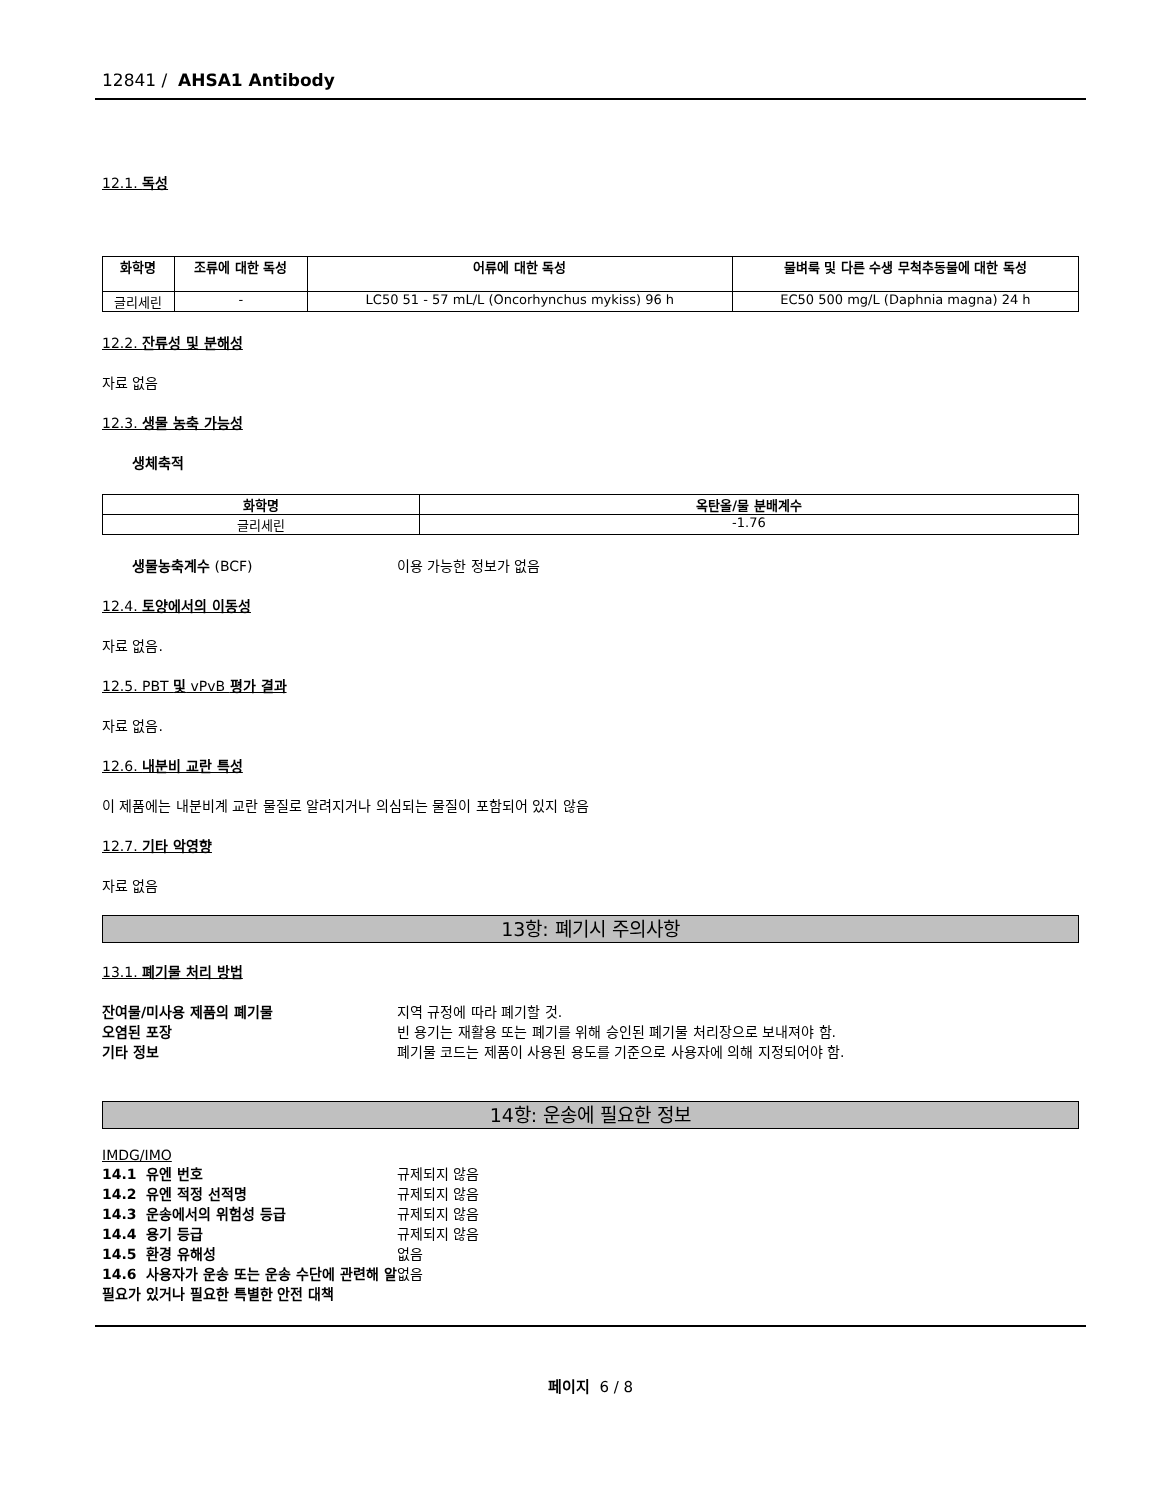12841 / AHSA1 Antibody
12.1. 독성
| 화학명 | 조류에 대한 독성 | 어류에 대한 독성 | 물벼룩 및 다른 수생 무척추동물에 대한 독성 |
| --- | --- | --- | --- |
| 글리세린 | - | LC50 51 - 57 mL/L (Oncorhynchus mykiss) 96 h | EC50 500 mg/L (Daphnia magna) 24 h |
12.2. 잔류성 및 분해성
자료 없음
12.3. 생물 농축 가능성
생체축적
| 화학명 | 옥탄올/물 분배계수 |
| --- | --- |
| 글리세린 | -1.76 |
생물농축계수 (BCF) 이용 가능한 정보가 없음
12.4. 토양에서의 이동성
자료 없음.
12.5. PBT 및 vPvB 평가 결과
자료 없음.
12.6. 내분비 교란 특성
이 제품에는 내분비계 교란 물질로 알려지거나 의심되는 물질이 포함되어 있지 않음
12.7. 기타 악영향
자료 없음
13항: 폐기시 주의사항
13.1. 폐기물 처리 방법
잔여물/미사용 제품의 폐기물 지역 규정에 따라 폐기할 것.
오염된 포장 빈 용기는 재활용 또는 폐기를 위해 승인된 폐기물 처리장으로 보내져야 함.
기타 정보 폐기물 코드는 제품이 사용된 용도를 기준으로 사용자에 의해 지정되어야 함.
14항: 운송에 필요한 정보
IMDG/IMO
14.1 유엔 번호 규제되지 않음
14.2 유엔 적정 선적명 규제되지 않음
14.3 운송에서의 위험성 등급 규제되지 않음
14.4 용기 등급 규제되지 않음
14.5 환경 유해성 없음
14.6 사용자가 운송 또는 운송 수단에 관련해 알 필요가 있거나 필요한 특별한 안전 대책 없음
페이지 6 / 8